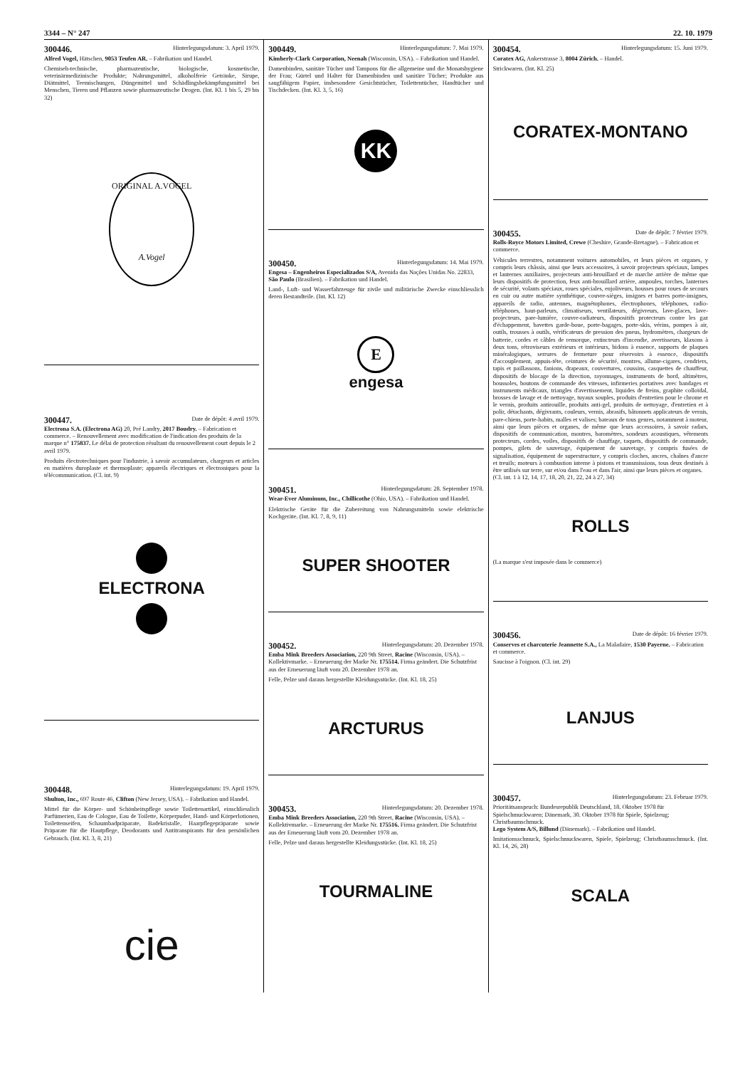3344 – N° 247 22. 10. 1979
300446. Hinterlegungsdatum: 3. April 1979.
Alfred Vogel, Hätschen, 9053 Teufen AR. – Fabrikation und Handel.
Chemiseh-technische, pharmazeutische, biologische, kosmetische, veterinärmedizinische Produkte; Nahrungsmittel, alkoholfreie Getränke, Sirupe, Diätmittel, Teemischungen, Düngemittel und Schädlingsbekämpfungsmittel bei Menschen, Tieren und Pflanzen sowie pharmazeutische Drogen. (Int. Kl. 1 bis 5, 29 bis 32)
ORIGINAL A.VOGEL
A.Vogel
300447. Date de dépôt: 4 avril 1979.
Electrona S.A. (Electrona AG) 20, Pré Landry, 2017 Boudry. – Fabrication et commerce. – Renouvellement avec modification de l'indication des produits de la marque n° 175837. Le délai de protection résultant du renouvellement court depuis le 2 avril 1979.
Produits électrotechniques pour l'industrie, à savoir accumulateurs, chargeurs et articles en matières duroplaste et thermoplaste; appareils électriques et électroniques pour la télécommunication. (Cl. int. 9)
ELECTRONA
300448. Hinterlegungsdatum: 19. April 1979.
Shulton, Inc., 697 Route 46, Clifton (New Jersey, USA). – Fabrikation und Handel.
Mittel für die Körper- und Schönheitspflege sowie Toilettenartikel, einschliesslich Parfümerien, Eau de Cologne, Eau de Toilette, Körperpuder, Hand- und Körperlotionen, Toilettenseifen, Schaumbadpräparate, Badekristalle, Haarpflegepräparate sowie Präparate für die Hautpflege, Deodorants und Antitranspirants für den persönlichen Gebrauch. (Int. Kl. 3, 8, 21)
cie
300449. Hinterlegungsdatum: 7. Mai 1979.
Kimberly-Clark Corporation, Neenah (Wisconsin, USA). – Fabrikation und Handel.
Damenbinden, sanitäre Tücher und Tampons für die allgemeine und die Monatshygiene der Frau; Gürtel und Halter für Damenbinden und sanitäre Tücher; Produkte aus saugfähigem Papier, insbesondere Gesichtstücher, Toilettentücher, Handtücher und Tischdecken. (Int. Kl. 3, 5, 16)
KK
300450. Hinterlegungsdatum: 14. Mai 1979.
Engesa – Engenheiros Especializados S/A, Avenida das Nações Unidas No. 22833, São Paulo (Brasilien). – Fabrikation und Handel.
Land-, Luft- und Wasserfahrzeuge für zivile und militärische Zwecke einschliesslich deren Bestandteile. (Int. Kl. 12)
E
engesa
300451. Hinterlegungsdatum: 28. September 1978.
Wear-Ever Aluminum, Inc., Chillicothe (Ohio, USA). – Fabrikation und Handel.
Elektrische Geräte für die Zubereitung von Nahrungsmitteln sowie elektrische Kochgeräte. (Int. Kl. 7, 8, 9, 11)
SUPER SHOOTER
300452. Hinterlegungsdatum: 20. Dezember 1978.
Emba Mink Breeders Association, 220 9th Street, Racine (Wisconsin, USA). – Kollektivmarke. – Erneuerung der Marke Nr. 175514. Firma geändert. Die Schutzfrist aus der Erneuerung läuft vom 20. Dezember 1978 an.
Felle, Pelze und daraus hergestellte Kleidungsstücke. (Int. Kl. 18, 25)
ARCTURUS
300453. Hinterlegungsdatum: 20. Dezember 1978.
Emba Mink Breeders Association, 220 9th Street, Racine (Wisconsin, USA). – Kollektivmarke. – Erneuerung der Marke Nr. 175516. Firma geändert. Die Schutzfrist aus der Erneuerung läuft vom 20. Dezember 1978 an.
Felle, Pelze und daraus hergestellte Kleidungsstücke. (Int. Kl. 18, 25)
TOURMALINE
300454. Hinterlegungsdatum: 15. Juni 1979.
Coratex AG, Ankerstrasse 3, 8004 Zürich. – Handel.
Strickwaren. (Int. Kl. 25)
CORATEX-MONTANO
300455. Date de dépôt: 7 février 1979.
Rolls-Royce Motors Limited, Crewe (Cheshire, Grande-Bretagne). – Fabrication et commerce.
Véhicules terrestres, notamment voitures automobiles, et leurs pièces et organes, y compris leurs châssis, ainsi que leurs accessoires, à savoir projecteurs spéciaux, lampes et lanternes auxiliaires, projecteurs anti-brouillard et de marche arrière de même que leurs dispositifs de protection, feux anti-brouillard arrière, ampoules, torches, lanternes de sécurité, volants spéciaux, roues spéciales, enjoliveurs, housses pour roues de secours en cuir ou autre matière synthétique, couvre-sièges, insignes et barres porte-insignes, appareils de radio, antennes, magnétophones, électrophones, téléphones, radio-téléphones, haut-parleurs, climatiseurs, ventilateurs, dégivreurs, lave-glaces, lave-projecteurs, pare-lumière, couvre-radiateurs, dispositifs protecteurs contre les gaz d'échappement, bavettes garde-boue, porte-bagages, porte-skis, vérins, pompes à air, outils, trousses à outils, vérificateurs de pression des pneus, hydromètres, chargeurs de batterie, cordes et câbles de remorque, extincteurs d'incendie, avertisseurs, klaxons à deux tons, rétroviseurs extérieurs et intérieurs, bidons à essence, supports de plaques minéralogiques, serrures de fermeture pour réservoirs à essence, dispositifs d'accouplement, appuis-tête, ceintures de sécurité, montres, allume-cigares, cendriers, tapis et paillassons, fanions, drapeaux, couvertures, coussins, casquettes de chauffeur, dispositifs de blocage de la direction, rayonnages, instruments de bord, altimètres, boussoles, boutons de commande des vitesses, infirmeries portatives avec bandages et instruments médicaux, triangles d'avertissement, liquides de freins, graphite colloïdal, brosses de lavage et de nettoyage, tuyaux souples, produits d'entretien pour le chrome et le vernis, produits antirouille, produits anti-gel, produits de nettoyage, d'entretien et à polir, détachants, dégivrants, couleurs, vernis, abrasifs, bâtonnets applicateurs de vernis, pare-chiens, porte-habits, malles et valises; bateaux de tous genres, notamment à moteur, ainsi que leurs pièces et organes, de même que leurs accessoires, à savoir radars, dispositifs de communication, montres, baromètres, sondeurs acoustiques, vêtements protecteurs, cordes, voiles, dispositifs de chauffage, taquets, dispositifs de commande, pompes, gilets de sauvetage, équipement de sauvetage, y compris fusées de signalisation, équipement de superstructure, y compris cloches, ancres, chaînes d'ancre et treuils; moteurs à combustion interne à pistons et transmissions, tous deux destinés à être utilisés sur terre, sur et/ou dans l'eau et dans l'air, ainsi que leurs pièces et organes.
(Cl. int. 1 à 12, 14, 17, 18, 20, 21, 22, 24 à 27, 34)
ROLLS
(La marque s'est imposée dans le commerce)
300456. Date de dépôt: 16 février 1979.
Conserves et charcuterie Jeannette S.A., La Maladaire, 1530 Payerne. – Fabrication et commerce.
Saucisse à l'oignon. (Cl. int. 29)
LANJUS
300457. Hinterlegungsdatum: 23. Februar 1979.
Prioritätsanspruch: Bundesrepublik Deutschland, 18. Oktober 1978 für Spielschmuckwaren; Dänemark, 30. Oktober 1978 für Spiele, Spielzeug; Christbaumschmuck.
Lego System A/S, Billund (Dänemark). – Fabrikation und Handel.
Imitationsschmuck, Spielschmuckwaren, Spiele, Spielzeug; Christbaumschmuck. (Int. Kl. 14, 26, 28)
SCALA